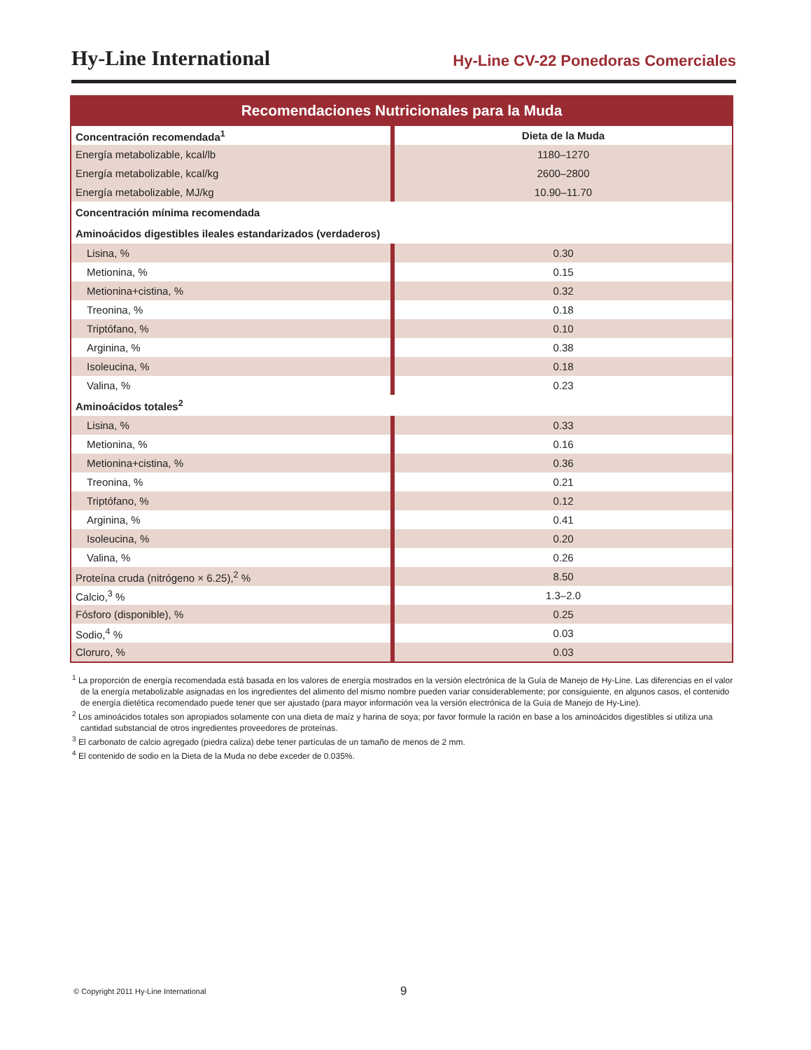Hy-Line International
Hy-Line CV-22 Ponedoras Comerciales
Recomendaciones Nutricionales para la Muda
| Concentración recomendada<sup>1</sup> | Dieta de la Muda |
| --- | --- |
| Energía metabolizable, kcal/lb | 1180–1270 |
| Energía metabolizable, kcal/kg | 2600–2800 |
| Energía metabolizable, MJ/kg | 10.90–11.70 |
| Concentración mínima recomendada | |
| Aminoácidos digestibles ileales estandarizados (verdaderos) | |
| Lisina, % | 0.30 |
| Metionina, % | 0.15 |
| Metionina+cistina, % | 0.32 |
| Treonina, % | 0.18 |
| Triptófano, % | 0.10 |
| Arginina, % | 0.38 |
| Isoleucina, % | 0.18 |
| Valina, % | 0.23 |
| Aminoácidos totales<sup>2</sup> | |
| Lisina, % | 0.33 |
| Metionina, % | 0.16 |
| Metionina+cistina, % | 0.36 |
| Treonina, % | 0.21 |
| Triptófano, % | 0.12 |
| Arginina, % | 0.41 |
| Isoleucina, % | 0.20 |
| Valina, % | 0.26 |
| Proteína cruda (nitrógeno × 6.25),<sup>2</sup> % | 8.50 |
| Calcio,<sup>3</sup> % | 1.3–2.0 |
| Fósforo (disponible), % | 0.25 |
| Sodio,<sup>4</sup> % | 0.03 |
| Cloruro, % | 0.03 |
<sup>1</sup> La proporción de energía recomendada está basada en los valores de energía mostrados en la versión electrónica de la Guía de Manejo de Hy-Line. Las diferencias en el valor de la energía metabolizable asignadas en los ingredientes del alimento del mismo nombre pueden variar considerablemente; por consiguiente, en algunos casos, el contenido de energía dietética recomendado puede tener que ser ajustado (para mayor información vea la versión electrónica de la Guía de Manejo de Hy-Line).
<sup>2</sup> Los aminoácidos totales son apropiados solamente con una dieta de maíz y harina de soya; por favor formule la ración en base a los aminoácidos digestibles si utiliza una cantidad substancial de otros ingredientes proveedores de proteínas.
<sup>3</sup> El carbonato de calcio agregado (piedra caliza) debe tener partículas de un tamaño de menos de 2 mm.
<sup>4</sup> El contenido de sodio en la Dieta de la Muda no debe exceder de 0.035%.
© Copyright 2011 Hy-Line International
9